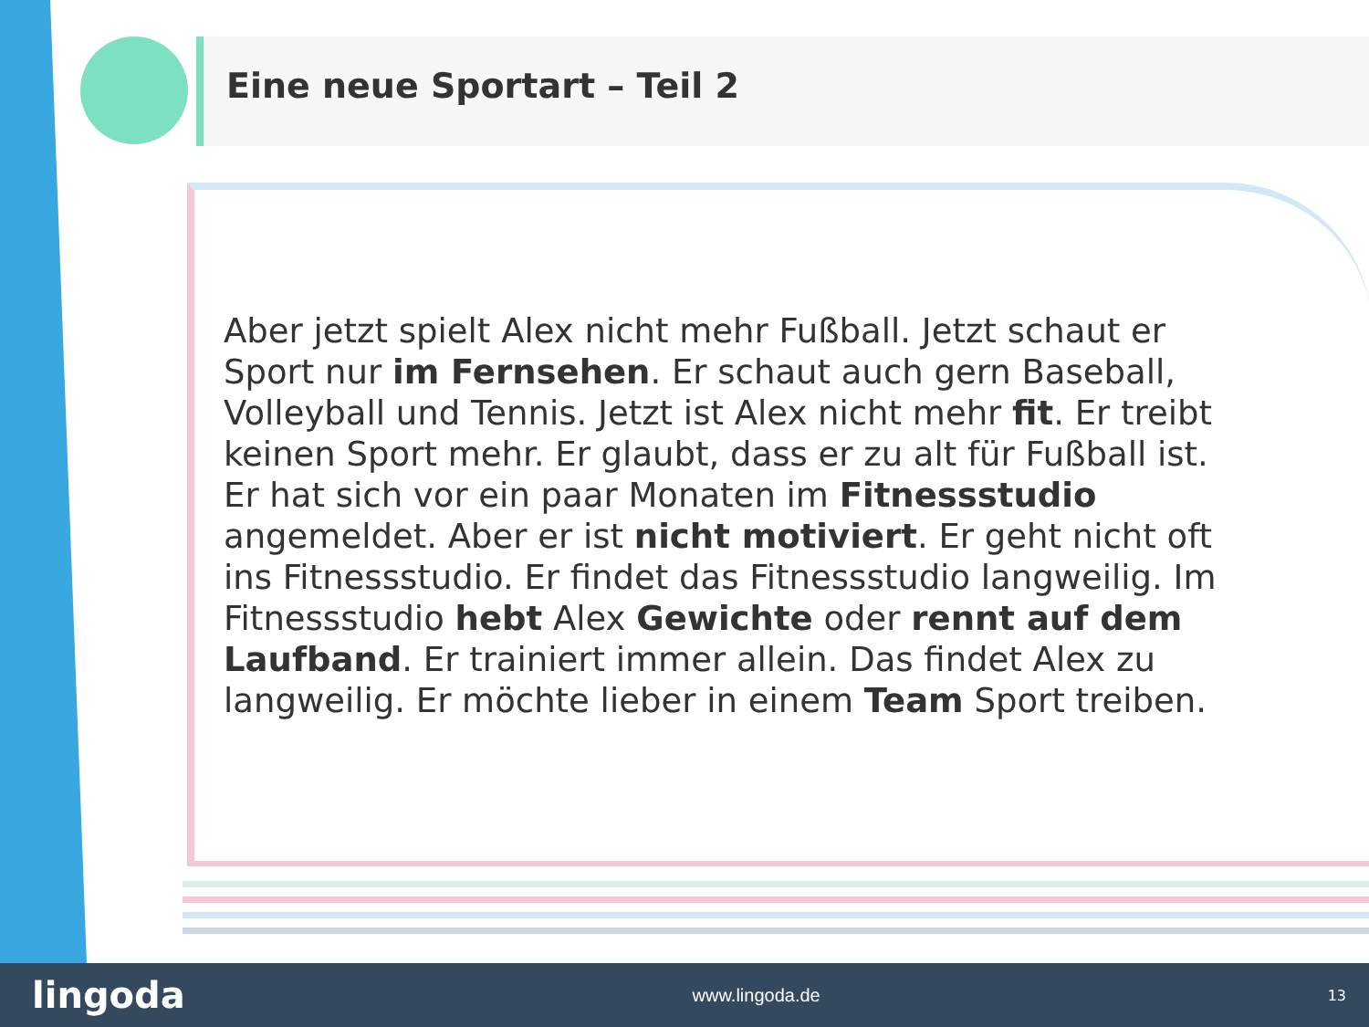Eine neue Sportart – Teil 2
Aber jetzt spielt Alex nicht mehr Fußball. Jetzt schaut er Sport nur im Fernsehen. Er schaut auch gern Baseball, Volleyball und Tennis. Jetzt ist Alex nicht mehr fit. Er treibt keinen Sport mehr. Er glaubt, dass er zu alt für Fußball ist. Er hat sich vor ein paar Monaten im Fitnessstudio angemeldet. Aber er ist nicht motiviert. Er geht nicht oft ins Fitnessstudio. Er findet das Fitnessstudio langweilig. Im Fitnessstudio hebt Alex Gewichte oder rennt auf dem Laufband. Er trainiert immer allein. Das findet Alex zu langweilig. Er möchte lieber in einem Team Sport treiben.
lingoda www.lingoda.de 13